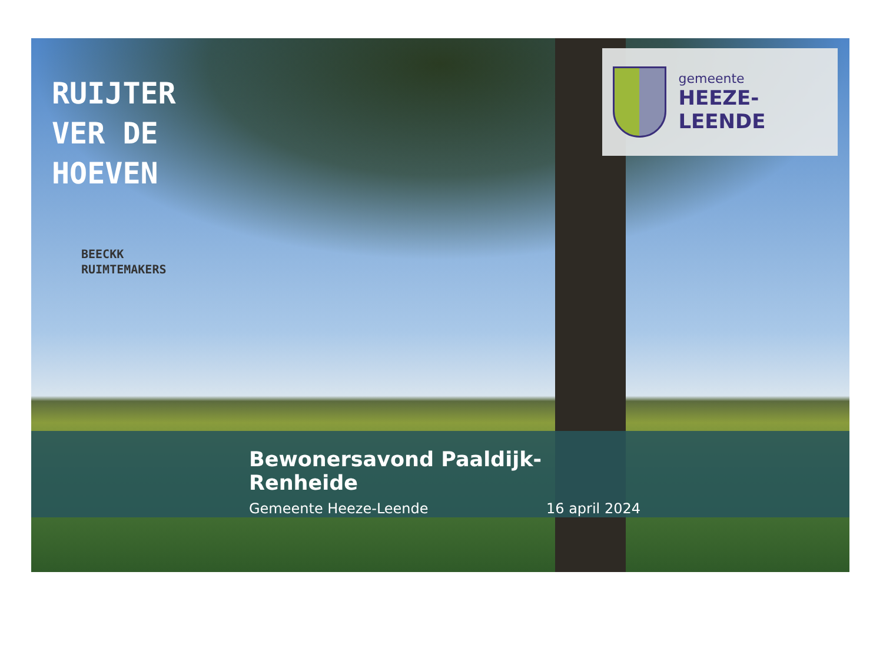RUIJTER
VER DE
HOEVEN
BEECKK
RUIMTEMAKERS
gemeente
HEEZE-LEENDE
Bewonersavond Paaldijk-Renheide
Gemeente Heeze-Leende 16 april 2024